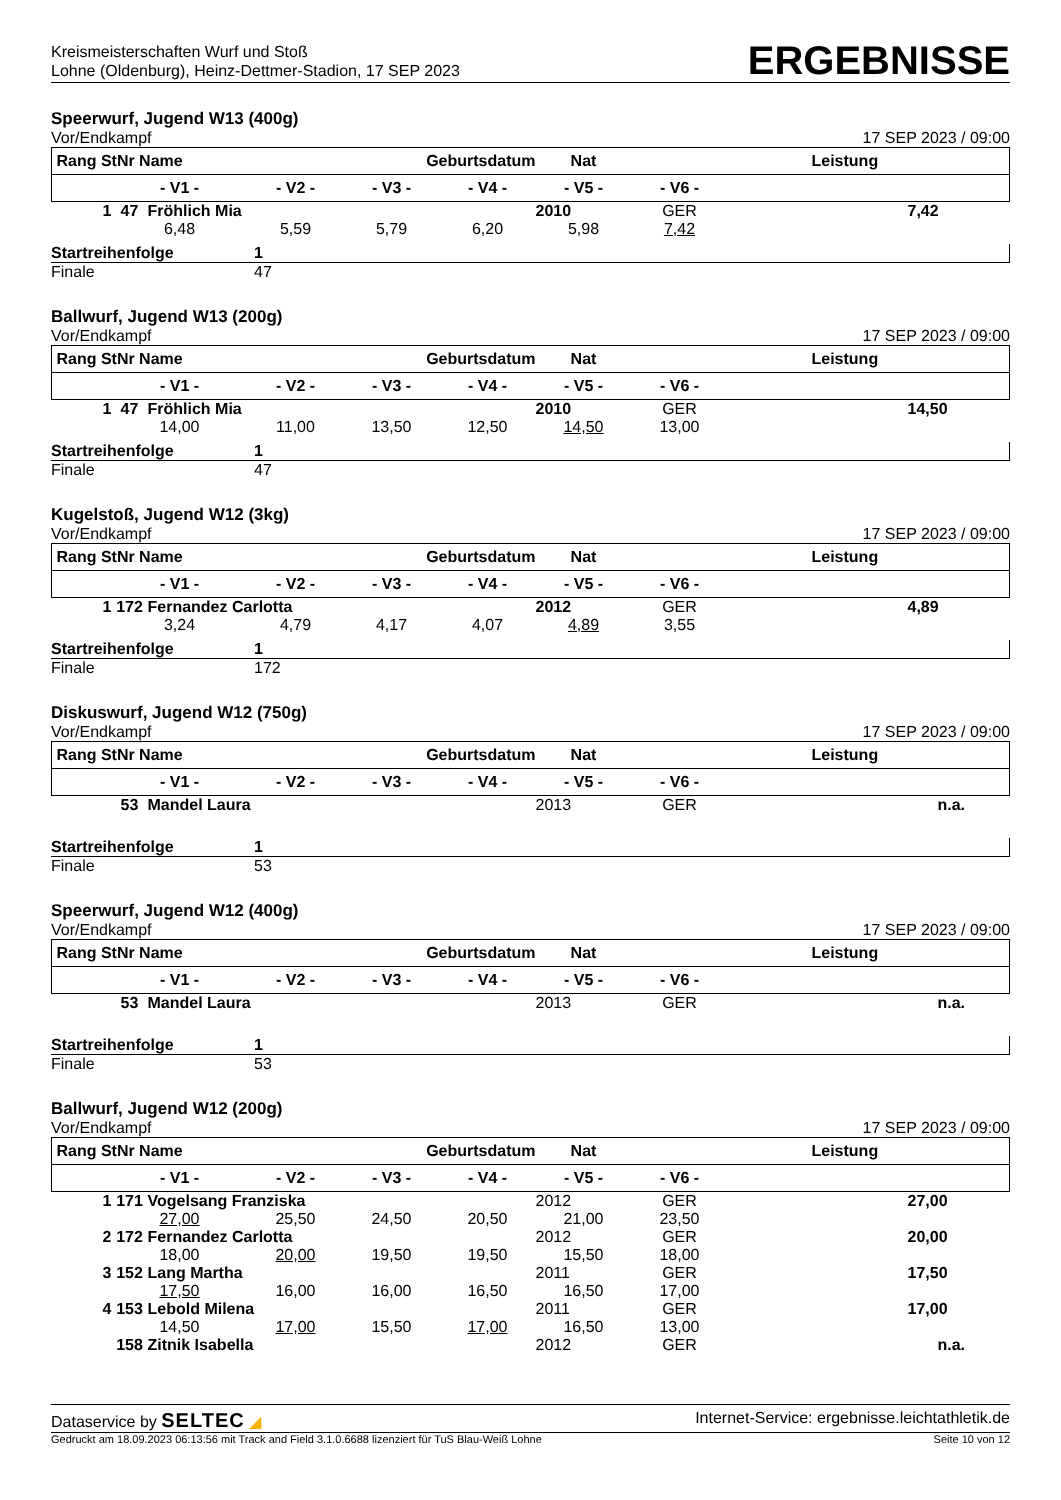Kreismeisterschaften Wurf und Stoß
Lohne (Oldenburg), Heinz-Dettmer-Stadion, 17 SEP 2023
ERGEBNISSE
Speerwurf, Jugend W13 (400g)
Vor/Endkampf 17 SEP 2023 / 09:00
| Rang StNr Name | | | Geburtsdatum | | | Nat | Leistung | |
| --- | --- | --- | --- | --- | --- | --- | --- | --- |
| | - V1 - | | - V2 - | - V3 - | - V4 - | - V5 - | - V6 - | |
| 1 | 47 | Fröhlich Mia | | | | 2010 | GER | 7,42 |
| | 6,48 | | 5,59 | 5,79 | 6,20 | 5,98 | 7,42 | |
Startreihenfolge 1
Finale 47
Ballwurf, Jugend W13 (200g)
Vor/Endkampf 17 SEP 2023 / 09:00
| Rang StNr Name | | | Geburtsdatum | | | Nat | Leistung | |
| --- | --- | --- | --- | --- | --- | --- | --- | --- |
| | - V1 - | | - V2 - | - V3 - | - V4 - | - V5 - | - V6 - | |
| 1 | 47 | Fröhlich Mia | | | | 2010 | GER | 14,50 |
| | 14,00 | | 11,00 | 13,50 | 12,50 | 14,50 | 13,00 | |
Startreihenfolge 1
Finale 47
Kugelstoß, Jugend W12 (3kg)
Vor/Endkampf 17 SEP 2023 / 09:00
| Rang StNr Name | | | Geburtsdatum | | | Nat | Leistung | |
| --- | --- | --- | --- | --- | --- | --- | --- | --- |
| | - V1 - | | - V2 - | - V3 - | - V4 - | - V5 - | - V6 - | |
| 1 | 172 | Fernandez Carlotta | | | | 2012 | GER | 4,89 |
| | 3,24 | | 4,79 | 4,17 | 4,07 | 4,89 | 3,55 | |
Startreihenfolge 1
Finale 172
Diskuswurf, Jugend W12 (750g)
Vor/Endkampf 17 SEP 2023 / 09:00
| Rang StNr Name | | | Geburtsdatum | | | Nat | Leistung | |
| --- | --- | --- | --- | --- | --- | --- | --- | --- |
| | - V1 - | | - V2 - | - V3 - | - V4 - | - V5 - | - V6 - | |
| | 53 | Mandel Laura | | | | 2013 | GER | n.a. |
Startreihenfolge 1
Finale 53
Speerwurf, Jugend W12 (400g)
Vor/Endkampf 17 SEP 2023 / 09:00
| Rang StNr Name | | | Geburtsdatum | | | Nat | Leistung | |
| --- | --- | --- | --- | --- | --- | --- | --- | --- |
| | - V1 - | | - V2 - | - V3 - | - V4 - | - V5 - | - V6 - | |
| | 53 | Mandel Laura | | | | 2013 | GER | n.a. |
Startreihenfolge 1
Finale 53
Ballwurf, Jugend W12 (200g)
Vor/Endkampf 17 SEP 2023 / 09:00
| Rang StNr Name | | | Geburtsdatum | | | Nat | Leistung | |
| --- | --- | --- | --- | --- | --- | --- | --- | --- |
| | - V1 - | | - V2 - | - V3 - | - V4 - | - V5 - | - V6 - | |
| 1 | 171 | Vogelsang Franziska | | | | 2012 | GER | 27,00 |
| | 27,00 | | 25,50 | 24,50 | 20,50 | 21,00 | 23,50 | |
| 2 | 172 | Fernandez Carlotta | | | | 2012 | GER | 20,00 |
| | 18,00 | | 20,00 | 19,50 | 19,50 | 15,50 | 18,00 | |
| 3 | 152 | Lang Martha | | | | 2011 | GER | 17,50 |
| | 17,50 | | 16,00 | 16,00 | 16,50 | 16,50 | 17,00 | |
| 4 | 153 | Lebold Milena | | | | 2011 | GER | 17,00 |
| | 14,50 | | 17,00 | 15,50 | 17,00 | 16,50 | 13,00 | |
| | 158 | Zitnik Isabella | | | | 2012 | GER | n.a. |
Dataservice by SELTEC ◢ Internet-Service: ergebnisse.leichtathletik.de
Gedruckt am 18.09.2023 06:13:56 mit Track and Field 3.1.0.6688 lizenziert für TuS Blau-Weiß Lohne Seite 10 von 12